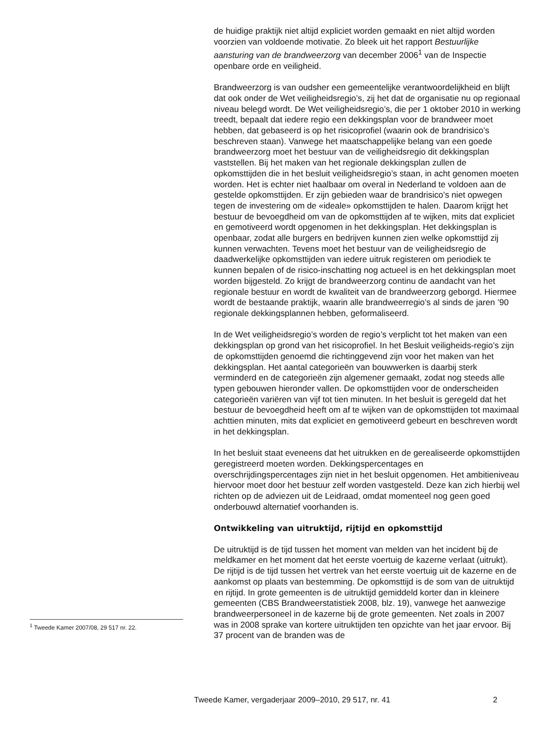<sup>1</sup> Tweede Kamer 2007/08, 29 517 nr. 22.
de huidige praktijk niet altijd expliciet worden gemaakt en niet altijd worden voorzien van voldoende motivatie. Zo bleek uit het rapport Bestuurlijke aansturing van de brandweerzorg van december 2006<sup>1</sup> van de Inspectie openbare orde en veiligheid.
Brandweerzorg is van oudsher een gemeentelijke verantwoordelijkheid en blijft dat ook onder de Wet veiligheidsregio’s, zij het dat de organisatie nu op regionaal niveau belegd wordt. De Wet veiligheidsregio’s, die per 1 oktober 2010 in werking treedt, bepaalt dat iedere regio een dekkingsplan voor de brandweer moet hebben, dat gebaseerd is op het risicoprofiel (waarin ook de brandrisico’s beschreven staan). Vanwege het maatschappelijke belang van een goede brandweerzorg moet het bestuur van de veiligheidsregio dit dekkingsplan vaststellen. Bij het maken van het regionale dekkingsplan zullen de opkomsttijden die in het besluit veiligheidsregio’s staan, in acht genomen moeten worden. Het is echter niet haalbaar om overal in Nederland te voldoen aan de gestelde opkomsttijden. Er zijn gebieden waar de brandrisico’s niet opwegen tegen de investering om de «ideale» opkomsttijden te halen. Daarom krijgt het bestuur de bevoegdheid om van de opkomsttijden af te wijken, mits dat expliciet en gemotiveerd wordt opgenomen in het dekkingsplan. Het dekkingsplan is openbaar, zodat alle burgers en bedrijven kunnen zien welke opkomsttijd zij kunnen verwachten. Tevens moet het bestuur van de veiligheidsregio de daadwerkelijke opkomsttijden van iedere uitruk registeren om periodiek te kunnen bepalen of de risico-inschatting nog actueel is en het dekkingsplan moet worden bijgesteld. Zo krijgt de brandweerzorg continu de aandacht van het regionale bestuur en wordt de kwaliteit van de brandweerzorg geborgd. Hiermee wordt de bestaande praktijk, waarin alle brandweerregio’s al sinds de jaren ’90 regionale dekkingsplannen hebben, geformaliseerd.
In de Wet veiligheidsregio’s worden de regio’s verplicht tot het maken van een dekkingsplan op grond van het risicoprofiel. In het Besluit veiligheids-regio’s zijn de opkomsttijden genoemd die richtinggevend zijn voor het maken van het dekkingsplan. Het aantal categorieën van bouwwerken is daarbij sterk verminderd en de categorieën zijn algemener gemaakt, zodat nog steeds alle typen gebouwen hieronder vallen. De opkomsttijden voor de onderscheiden categorieën variëren van vijf tot tien minuten. In het besluit is geregeld dat het bestuur de bevoegdheid heeft om af te wijken van de opkomsttijden tot maximaal achttien minuten, mits dat expliciet en gemotiveerd gebeurt en beschreven wordt in het dekkingsplan.
In het besluit staat eveneens dat het uitrukken en de gerealiseerde opkomsttijden geregistreerd moeten worden. Dekkingspercentages en overschrijdingspercentages zijn niet in het besluit opgenomen. Het ambitieniveau hiervoor moet door het bestuur zelf worden vastgesteld. Deze kan zich hierbij wel richten op de adviezen uit de Leidraad, omdat momenteel nog geen goed onderbouwd alternatief voorhanden is.
Ontwikkeling van uitruktijd, rijtijd en opkomsttijd
De uitruktijd is de tijd tussen het moment van melden van het incident bij de meldkamer en het moment dat het eerste voertuig de kazerne verlaat (uitrukt).
De rijtijd is de tijd tussen het vertrek van het eerste voertuig uit de kazerne en de aankomst op plaats van bestemming. De opkomsttijd is de som van de uitruktijd en rijtijd. In grote gemeenten is de uitruktijd gemiddeld korter dan in kleinere gemeenten (CBS Brandweerstatistiek 2008, blz. 19), vanwege het aanwezige brandweerpersoneel in de kazerne bij de grote gemeenten. Net zoals in 2007 was in 2008 sprake van kortere uitruktijden ten opzichte van het jaar ervoor. Bij 37 procent van de branden was de
Tweede Kamer, vergaderjaar 2009–2010, 29 517, nr. 41 2